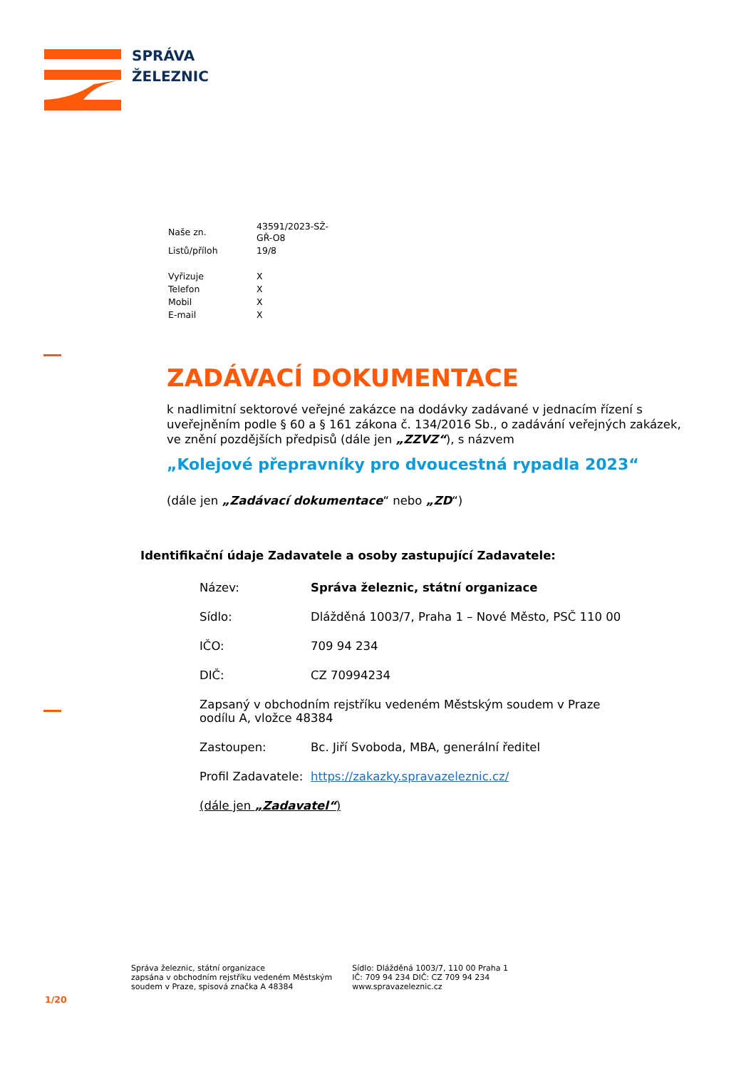SPRÁVA
ŽELEZNIC
| Naše zn. | 43591/2023-SŽ-GŘ-O8 |
| Listů/příloh | 19/8 |
| Vyřizuje | X |
| Telefon | X |
| Mobil | X |
| E-mail | X |
ZADÁVACÍ DOKUMENTACE
k nadlimitní sektorové veřejné zakázce na dodávky zadávané v jednacím řízení s uveřejněním podle § 60 a § 161 zákona č. 134/2016 Sb., o zadávání veřejných zakázek, ve znění pozdějších předpisů (dále jen „ZZVZ“), s názvem
„Kolejové přepravníky pro dvoucestná rypadla 2023“
(dále jen „Zadávací dokumentace“ nebo „ZD“)
Identifikační údaje Zadavatele a osoby zastupující Zadavatele:
| Název: | Správa železnic, státní organizace |
| Sídlo: | Dlážděná 1003/7, Praha 1 – Nové Město, PSČ 110 00 |
| IČO: | 709 94 234 |
| DIČ: | CZ 70994234 |
| Zapsaný v obchodním rejstříku vedeném Městským soudem v Praze oodílu A, vložce 48384 | |
| Zastoupen: | Bc. Jiří Svoboda, MBA, generální ředitel |
| Profil Zadavatele: | https://zakazky.spravazeleznic.cz/ |
| (dále jen „Zadavatel“ ) | |
Správa železnic, státní organizace
zapsána v obchodním rejstříku vedeném Městským
soudem v Praze, spisová značka A 48384
Sídlo: Dlážděná 1003/7, 110 00 Praha 1
IČ: 709 94 234 DIČ: CZ 709 94 234
www.spravazeleznic.cz
1/20